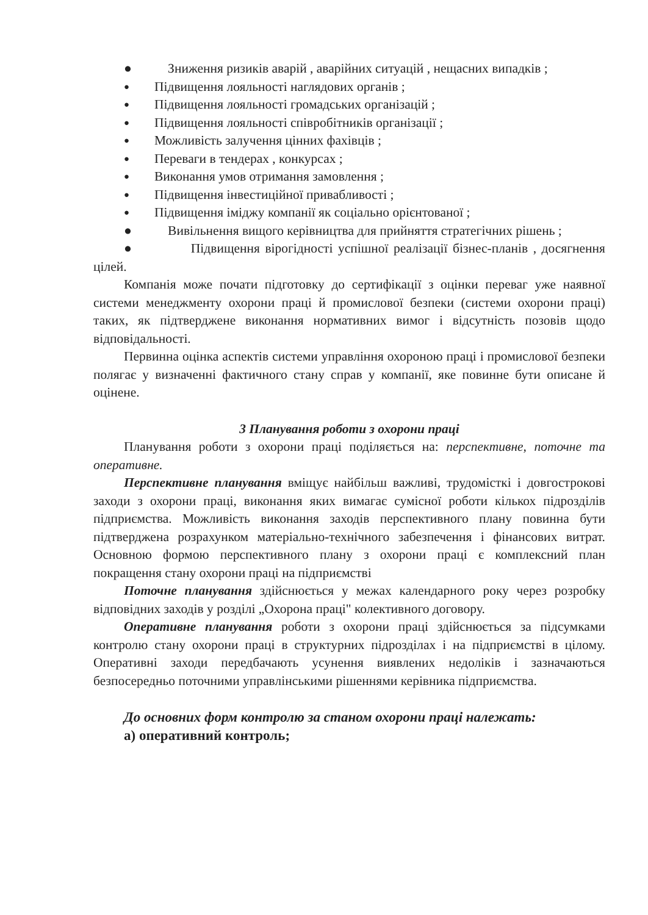● Зниження ризиків аварій , аварійних ситуацій , нещасних випадків ;
● Підвищення лояльності наглядових органів ;
● Підвищення лояльності громадських організацій ;
● Підвищення лояльності співробітників організації ;
● Можливість залучення цінних фахівців ;
● Переваги в тендерах , конкурсах ;
● Виконання умов отримання замовлення ;
● Підвищення інвестиційної привабливості ;
● Підвищення іміджу компанії як соціально орієнтованої ;
● Вивільнення вищого керівництва для прийняття стратегічних рішень ;
● Підвищення вірогідності успішної реалізації бізнес-планів , досягнення цілей.
Компанія може почати підготовку до сертифікації з оцінки переваг уже наявної системи менеджменту охорони праці й промислової безпеки (системи охорони праці) таких, як підтверджене виконання нормативних вимог і відсутність позовів щодо відповідальності.
Первинна оцінка аспектів системи управління охороною праці і промислової безпеки полягає у визначенні фактичного стану справ у компанії, яке повинне бути описане й оцінене.
3 Планування роботи з охорони праці
Планування роботи з охорони праці поділяється на: перспективне, поточне та оперативне.
Перспективне планування вміщує найбільш важливі, трудомісткі і довгострокові заходи з охорони праці, виконання яких вимагає сумісної роботи кількох підрозділів підприємства. Можливість виконання заходів перспективного плану повинна бути підтверджена розрахунком матеріально-технічного забезпечення і фінансових витрат. Основною формою перспективного плану з охорони праці є комплексний план покращення стану охорони праці на підприємстві
Поточне планування здійснюється у межах календарного року через розробку відповідних заходів у розділі „Охорона праці" колективного договору.
Оперативне планування роботи з охорони праці здійснюється за підсумками контролю стану охорони праці в структурних підрозділах і на підприємстві в цілому. Оперативні заходи передбачають усунення виявлених недоліків і зазначаються безпосередньо поточними управлінськими рішеннями керівника підприємства.
До основних форм контролю за станом охорони праці належать:
а) оперативний контроль;